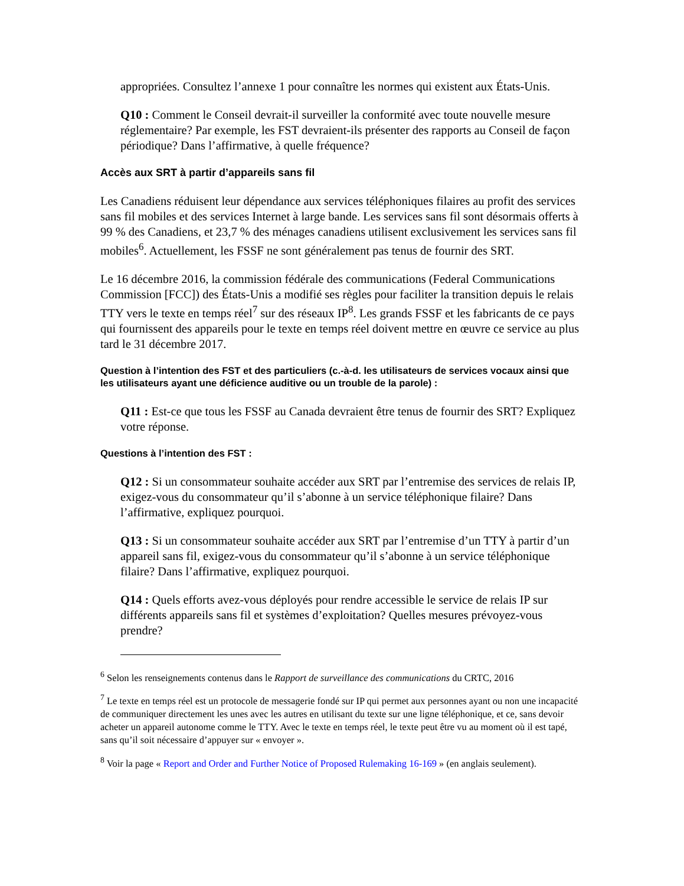appropriées. Consultez l’annexe 1 pour connaître les normes qui existent aux États-Unis.
Q10 : Comment le Conseil devrait-il surveiller la conformité avec toute nouvelle mesure réglementaire? Par exemple, les FST devraient-ils présenter des rapports au Conseil de façon périodique? Dans l’affirmative, à quelle fréquence?
Accès aux SRT à partir d’appareils sans fil
Les Canadiens réduisent leur dépendance aux services téléphoniques filaires au profit des services sans fil mobiles et des services Internet à large bande. Les services sans fil sont désormais offerts à 99 % des Canadiens, et 23,7 % des ménages canadiens utilisent exclusivement les services sans fil mobiles<sup>6</sup>. Actuellement, les FSSF ne sont généralement pas tenus de fournir des SRT.
Le 16 décembre 2016, la commission fédérale des communications (Federal Communications Commission [FCC]) des États-Unis a modifié ses règles pour faciliter la transition depuis le relais TTY vers le texte en temps réel<sup>7</sup> sur des réseaux IP<sup>8</sup>. Les grands FSSF et les fabricants de ce pays qui fournissent des appareils pour le texte en temps réel doivent mettre en œuvre ce service au plus tard le 31 décembre 2017.
Question à l’intention des FST et des particuliers (c.-à-d. les utilisateurs de services vocaux ainsi que les utilisateurs ayant une déficience auditive ou un trouble de la parole) :
Q11 : Est-ce que tous les FSSF au Canada devraient être tenus de fournir des SRT? Expliquez votre réponse.
Questions à l’intention des FST :
Q12 : Si un consommateur souhaite accéder aux SRT par l’entremise des services de relais IP, exigez-vous du consommateur qu’il s’abonne à un service téléphonique filaire? Dans l’affirmative, expliquez pourquoi.
Q13 : Si un consommateur souhaite accéder aux SRT par l’entremise d’un TTY à partir d’un appareil sans fil, exigez-vous du consommateur qu’il s’abonne à un service téléphonique filaire? Dans l’affirmative, expliquez pourquoi.
Q14 : Quels efforts avez-vous déployés pour rendre accessible le service de relais IP sur différents appareils sans fil et systèmes d’exploitation? Quelles mesures prévoyez-vous prendre?
<sup>6</sup> Selon les renseignements contenus dans le Rapport de surveillance des communications du CRTC, 2016
<sup>7</sup> Le texte en temps réel est un protocole de messagerie fondé sur IP qui permet aux personnes ayant ou non une incapacité de communiquer directement les unes avec les autres en utilisant du texte sur une ligne téléphonique, et ce, sans devoir acheter un appareil autonome comme le TTY. Avec le texte en temps réel, le texte peut être vu au moment où il est tapé, sans qu’il soit nécessaire d’appuyer sur « envoyer ».
<sup>8</sup> Voir la page « Report and Order and Further Notice of Proposed Rulemaking 16-169 » (en anglais seulement).